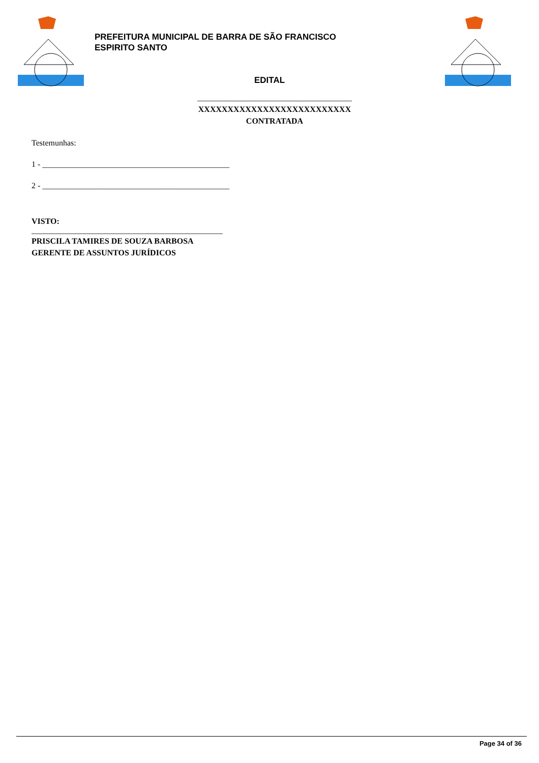PREFEITURA MUNICIPAL DE BARRA DE SÃO FRANCISCO
ESPIRITO SANTO
EDITAL
______________________________________
XXXXXXXXXXXXXXXXXXXXXXXXXX
CONTRATADA
Testemunhas:
1 - ______________________________________________
2 - ______________________________________________
VISTO:
_______________________________________________
PRISCILA TAMIRES DE SOUZA BARBOSA
GERENTE DE ASSUNTOS JURÍDICOS
Page 34 of 36